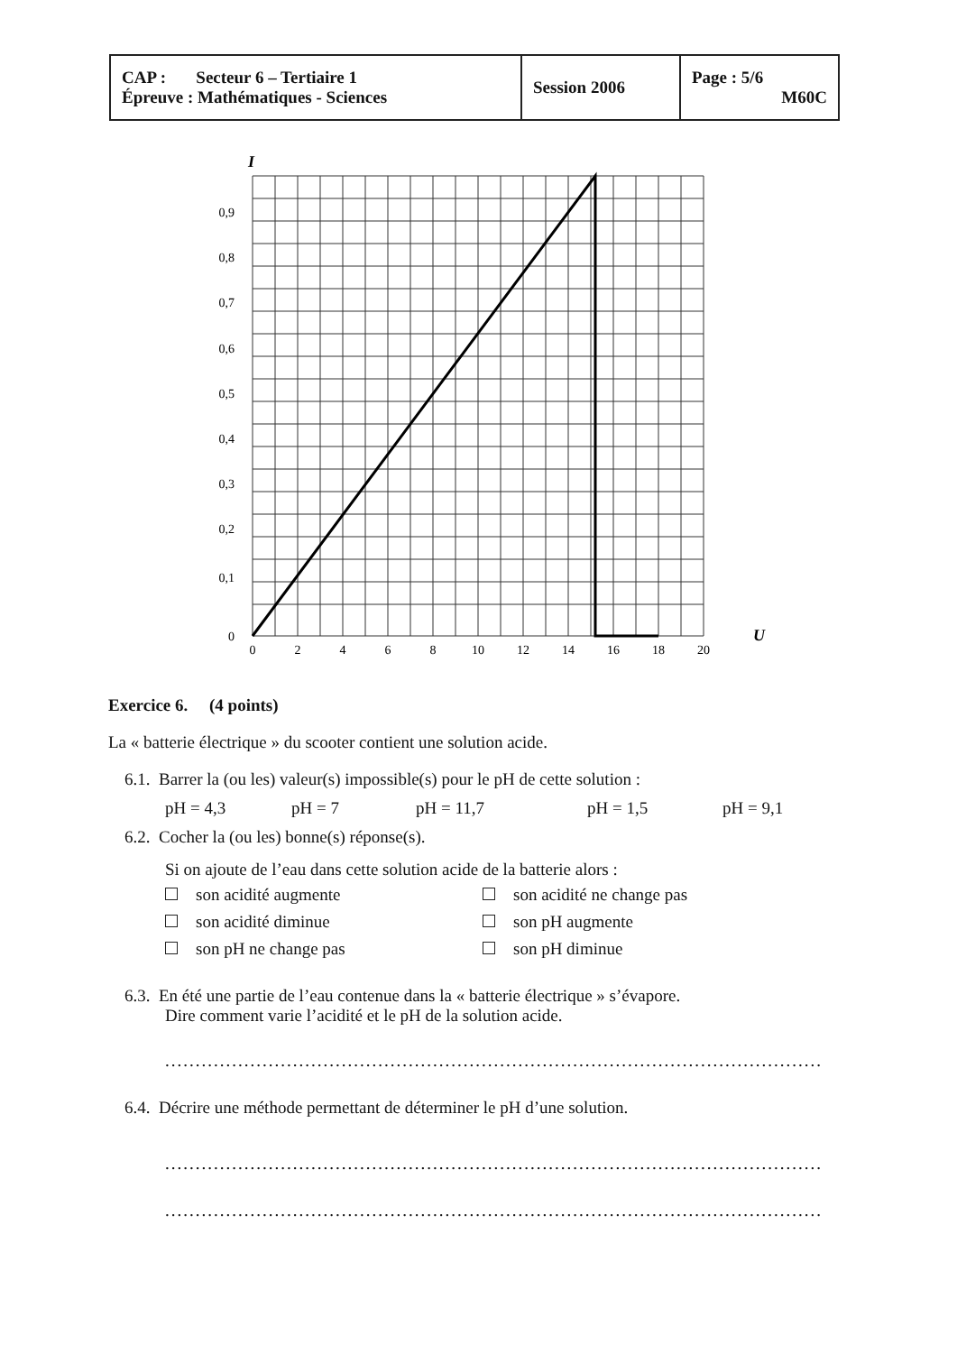| CAP : Secteur 6 – Tertiaire 1 Épreuve : Mathématiques - Sciences | Session 2006 | Page : 5/6 M60C |
I
0,9
0,8
0,7
0,6
0,5
0,4
0,3
0,2
0,1
0
0
2
4
6
8
10
12
14
16
18
20
U
Exercice 6. (4 points)
La « batterie électrique » du scooter contient une solution acide.
6.1. Barrer la (ou les) valeur(s) impossible(s) pour le pH de cette solution :
pH = 4,3 pH = 7 pH = 11,7 pH = 1,5 pH = 9,1
6.2. Cocher la (ou les) bonne(s) réponse(s).
Si on ajoute de l’eau dans cette solution acide de la batterie alors :
son acidité augmente son acidité ne change pas
son acidité diminue son pH augmente
son pH ne change pas son pH diminue
6.3. En été une partie de l’eau contenue dans la « batterie électrique » s’évapore.
Dire comment varie l’acidité et le pH de la solution acide.
..............................................................................................................................
6.4. Décrire une méthode permettant de déterminer le pH d’une solution.
..............................................................................................................................
..............................................................................................................................